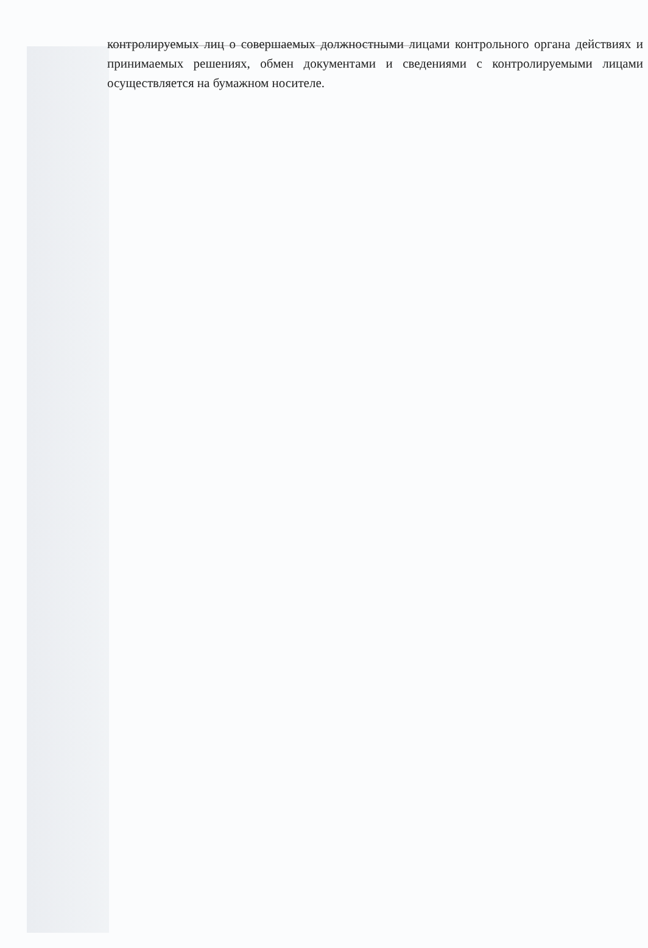контролируемых лиц о совершаемых должностными лицами контрольного органа действиях и принимаемых решениях, обмен документами и сведениями с контролируемыми лицами осуществляется на бумажном носителе.